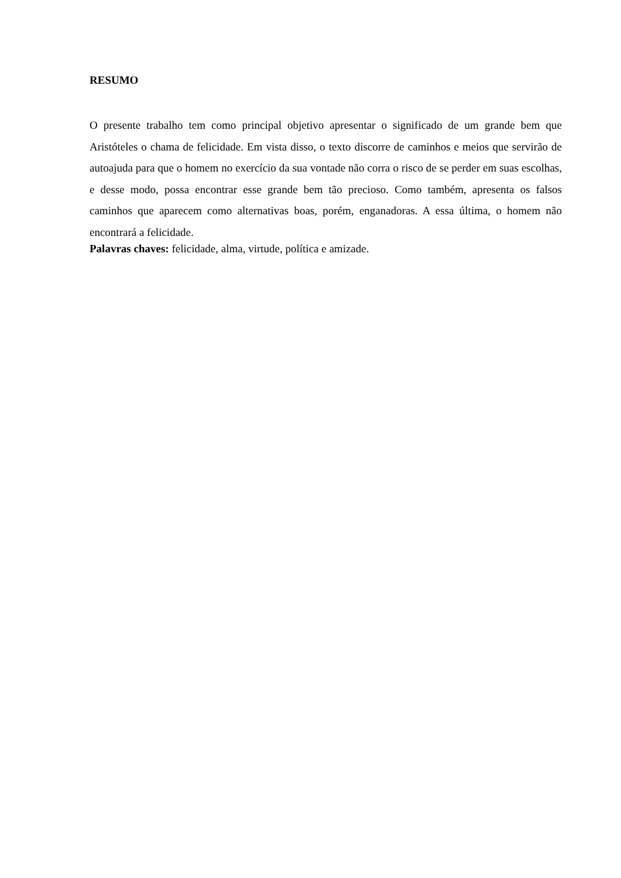RESUMO
O presente trabalho tem como principal objetivo apresentar o significado de um grande bem que Aristóteles o chama de felicidade. Em vista disso, o texto discorre de caminhos e meios que servirão de autoajuda para que o homem no exercício da sua vontade não corra o risco de se perder em suas escolhas, e desse modo, possa encontrar esse grande bem tão precioso. Como também, apresenta os falsos caminhos que aparecem como alternativas boas, porém, enganadoras. A essa última, o homem não encontrará a felicidade.
Palavras chaves: felicidade, alma, virtude, política e amizade.